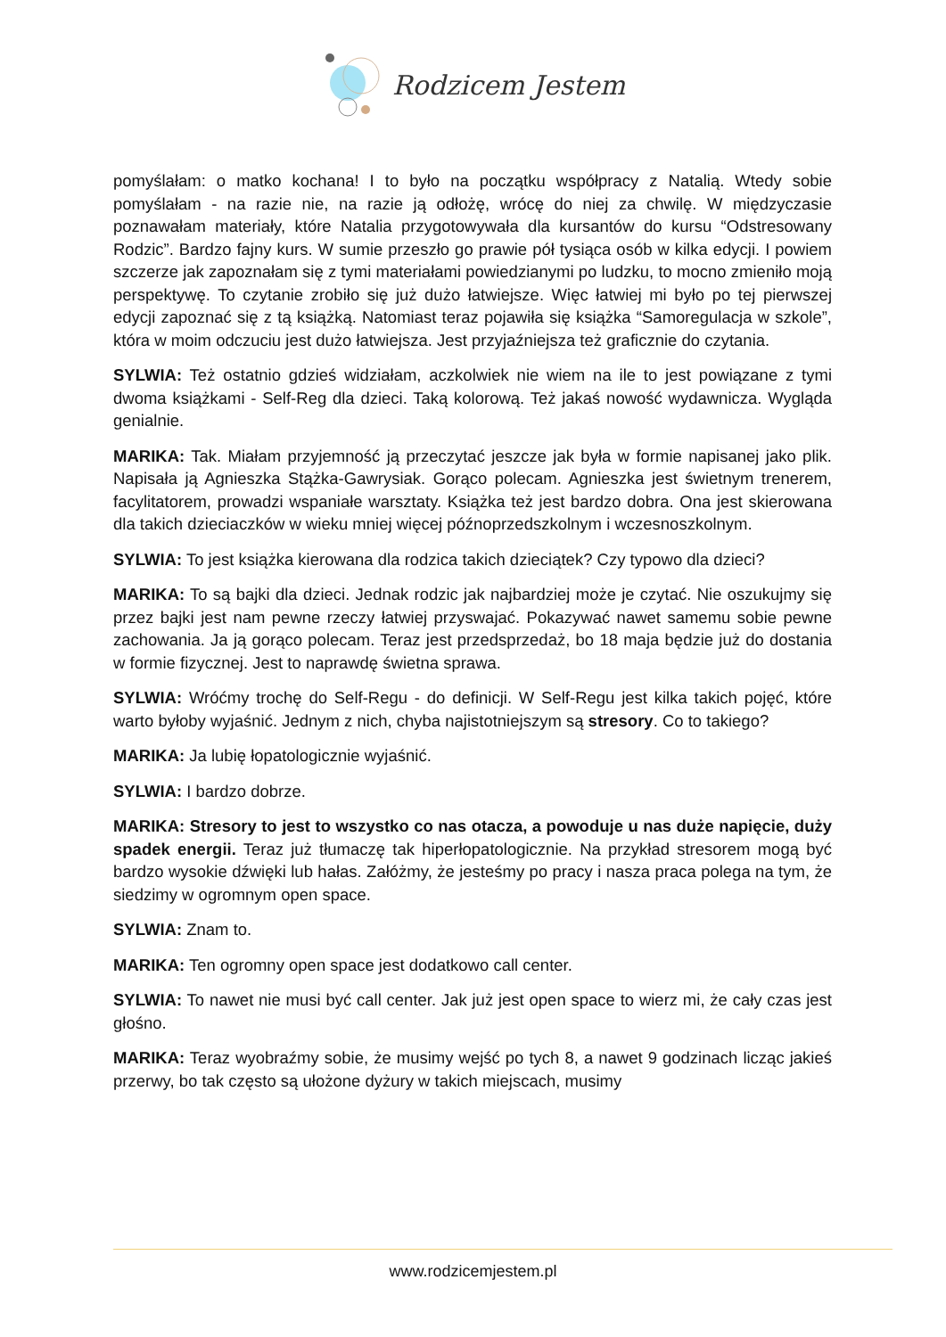Rodzicem Jestem
pomyślałam: o matko kochana! I to było na początku współpracy z Natalią. Wtedy sobie pomyślałam - na razie nie, na razie ją odłożę, wrócę do niej za chwilę. W międzyczasie poznawałam materiały, które Natalia przygotowywała dla kursantów do kursu “Odstresowany Rodzic”. Bardzo fajny kurs. W sumie przeszło go prawie pół tysiąca osób w kilka edycji. I powiem szczerze jak zapoznałam się z tymi materiałami powiedzianymi po ludzku, to mocno zmieniło moją perspektywę. To czytanie zrobiło się już dużo łatwiejsze. Więc łatwiej mi było po tej pierwszej edycji zapoznać się z tą książką. Natomiast teraz pojawiła się książka “Samoregulacja w szkole”, która w moim odczuciu jest dużo łatwiejsza. Jest przyjaźniejsza też graficznie do czytania.
SYLWIA: Też ostatnio gdzieś widziałam, aczkolwiek nie wiem na ile to jest powiązane z tymi dwoma książkami - Self-Reg dla dzieci. Taką kolorową. Też jakaś nowość wydawnicza. Wygląda genialnie.
MARIKA: Tak. Miałam przyjemność ją przeczytać jeszcze jak była w formie napisanej jako plik. Napisała ją Agnieszka Stążka-Gawrysiak. Gorąco polecam. Agnieszka jest świetnym trenerem, facylitatorem, prowadzi wspaniałe warsztaty. Książka też jest bardzo dobra. Ona jest skierowana dla takich dzieciaczków w wieku mniej więcej późnoprzedszkolnym i wczesnoszkolnym.
SYLWIA: To jest książka kierowana dla rodzica takich dzieciątek? Czy typowo dla dzieci?
MARIKA: To są bajki dla dzieci. Jednak rodzic jak najbardziej może je czytać. Nie oszukujmy się przez bajki jest nam pewne rzeczy łatwiej przyswajać. Pokazywać nawet samemu sobie pewne zachowania. Ja ją gorąco polecam. Teraz jest przedsprzedaż, bo 18 maja będzie już do dostania w formie fizycznej. Jest to naprawdę świetna sprawa.
SYLWIA: Wróćmy trochę do Self-Regu - do definicji. W Self-Regu jest kilka takich pojęć, które warto byłoby wyjaśnić. Jednym z nich, chyba najistotniejszym są stresory. Co to takiego?
MARIKA: Ja lubię łopatologicznie wyjaśnić.
SYLWIA: I bardzo dobrze.
MARIKA: Stresory to jest to wszystko co nas otacza, a powoduje u nas duże napięcie, duży spadek energii. Teraz już tłumaczę tak hiperłopatologicznie. Na przykład stresorem mogą być bardzo wysokie dźwięki lub hałas. Załóżmy, że jesteśmy po pracy i nasza praca polega na tym, że siedzimy w ogromnym open space.
SYLWIA: Znam to.
MARIKA: Ten ogromny open space jest dodatkowo call center.
SYLWIA: To nawet nie musi być call center. Jak już jest open space to wierz mi, że cały czas jest głośno.
MARIKA: Teraz wyobraźmy sobie, że musimy wejść po tych 8, a nawet 9 godzinach licząc jakieś przerwy, bo tak często są ułożone dyżury w takich miejscach, musimy
www.rodzicemjestem.pl